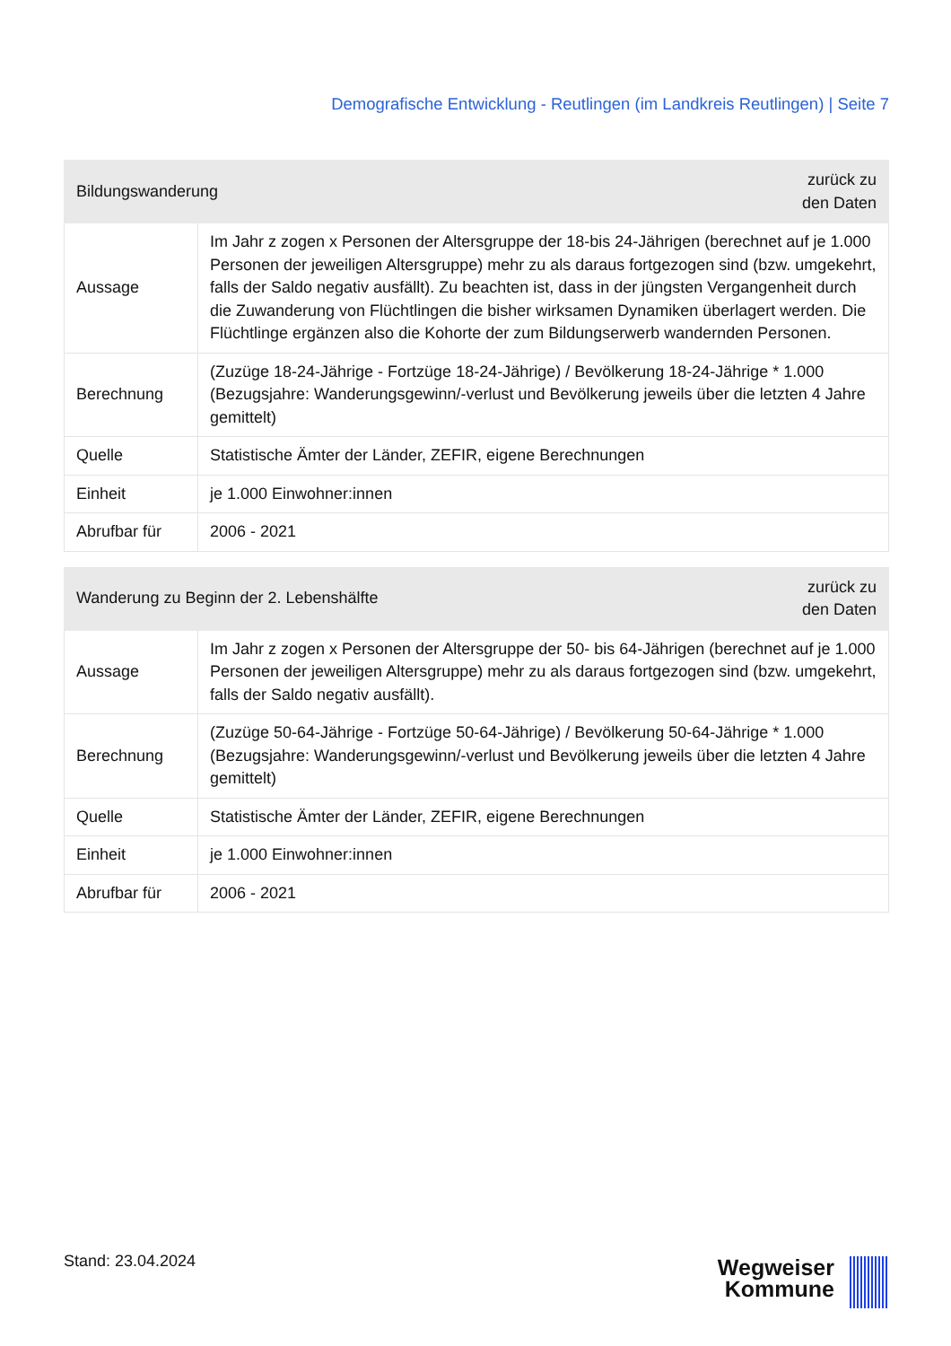Demografische Entwicklung - Reutlingen (im Landkreis Reutlingen) | Seite 7
| Bildungswanderung | | zurück zu den Daten |
| --- | --- | --- |
| Aussage | Im Jahr z zogen x Personen der Altersgruppe der 18-bis 24-Jährigen (berechnet auf je 1.000 Personen der jeweiligen Altersgruppe) mehr zu als daraus fortgezogen sind (bzw. umgekehrt, falls der Saldo negativ ausfällt). Zu beachten ist, dass in der jüngsten Vergangenheit durch die Zuwanderung von Flüchtlingen die bisher wirksamen Dynamiken überlagert werden. Die Flüchtlinge ergänzen also die Kohorte der zum Bildungserwerb wandernden Personen. | |
| Berechnung | (Zuzüge 18-24-Jährige - Fortzüge 18-24-Jährige) / Bevölkerung 18-24-Jährige * 1.000 (Bezugsjahre: Wanderungsgewinn/-verlust und Bevölkerung jeweils über die letzten 4 Jahre gemittelt) | |
| Quelle | Statistische Ämter der Länder, ZEFIR, eigene Berechnungen | |
| Einheit | je 1.000 Einwohner:innen | |
| Abrufbar für | 2006 - 2021 | |
| Wanderung zu Beginn der 2. Lebenshälfte | | zurück zu den Daten |
| --- | --- | --- |
| Aussage | Im Jahr z zogen x Personen der Altersgruppe der 50- bis 64-Jährigen (berechnet auf je 1.000 Personen der jeweiligen Altersgruppe) mehr zu als daraus fortgezogen sind (bzw. umgekehrt, falls der Saldo negativ ausfällt). | |
| Berechnung | (Zuzüge 50-64-Jährige - Fortzüge 50-64-Jährige) / Bevölkerung 50-64-Jährige * 1.000 (Bezugsjahre: Wanderungsgewinn/-verlust und Bevölkerung jeweils über die letzten 4 Jahre gemittelt) | |
| Quelle | Statistische Ämter der Länder, ZEFIR, eigene Berechnungen | |
| Einheit | je 1.000 Einwohner:innen | |
| Abrufbar für | 2006 - 2021 | |
Stand: 23.04.2024
Wegweiser
Kommune